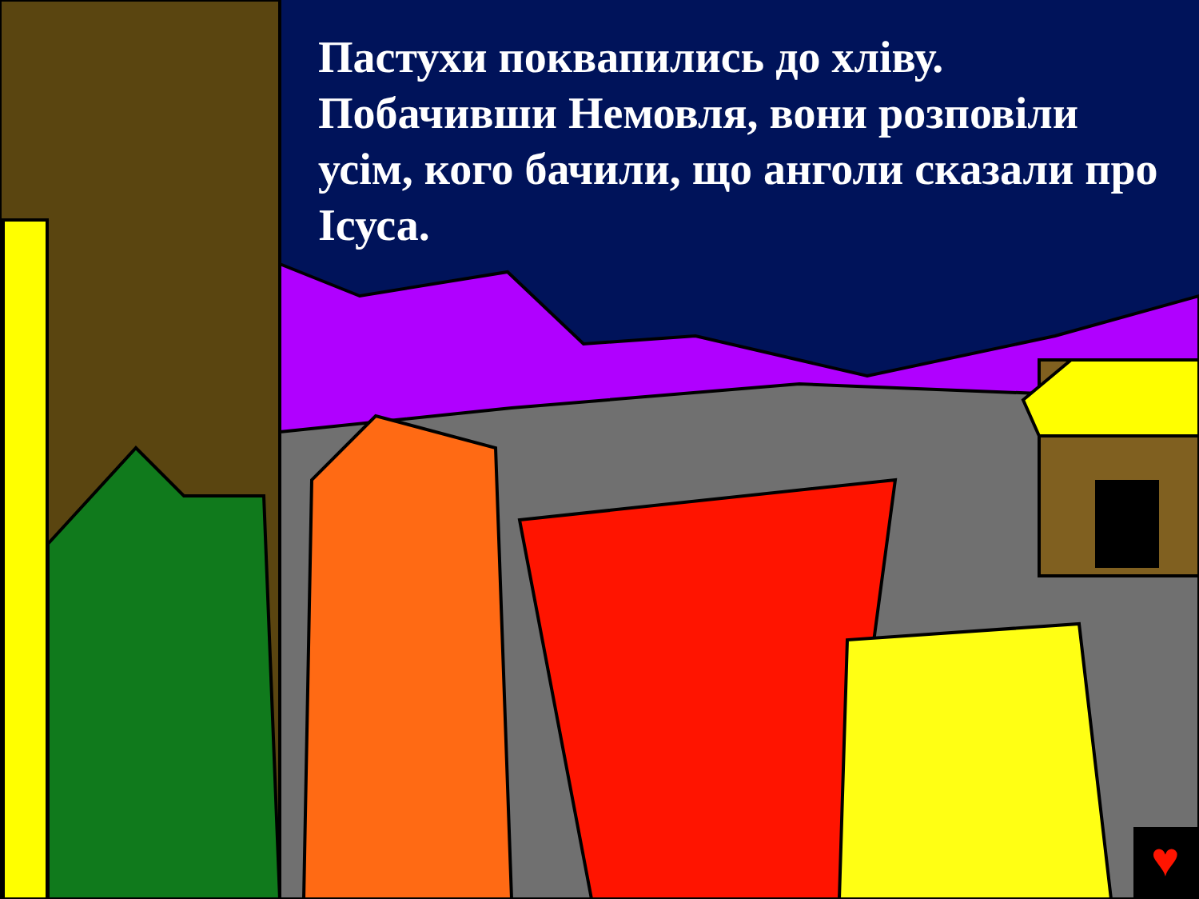♥
Пастухи поквапились до хліву. Побачивши Немовля, вони розповіли усім, кого бачили, що анголи сказали про Ісуса.